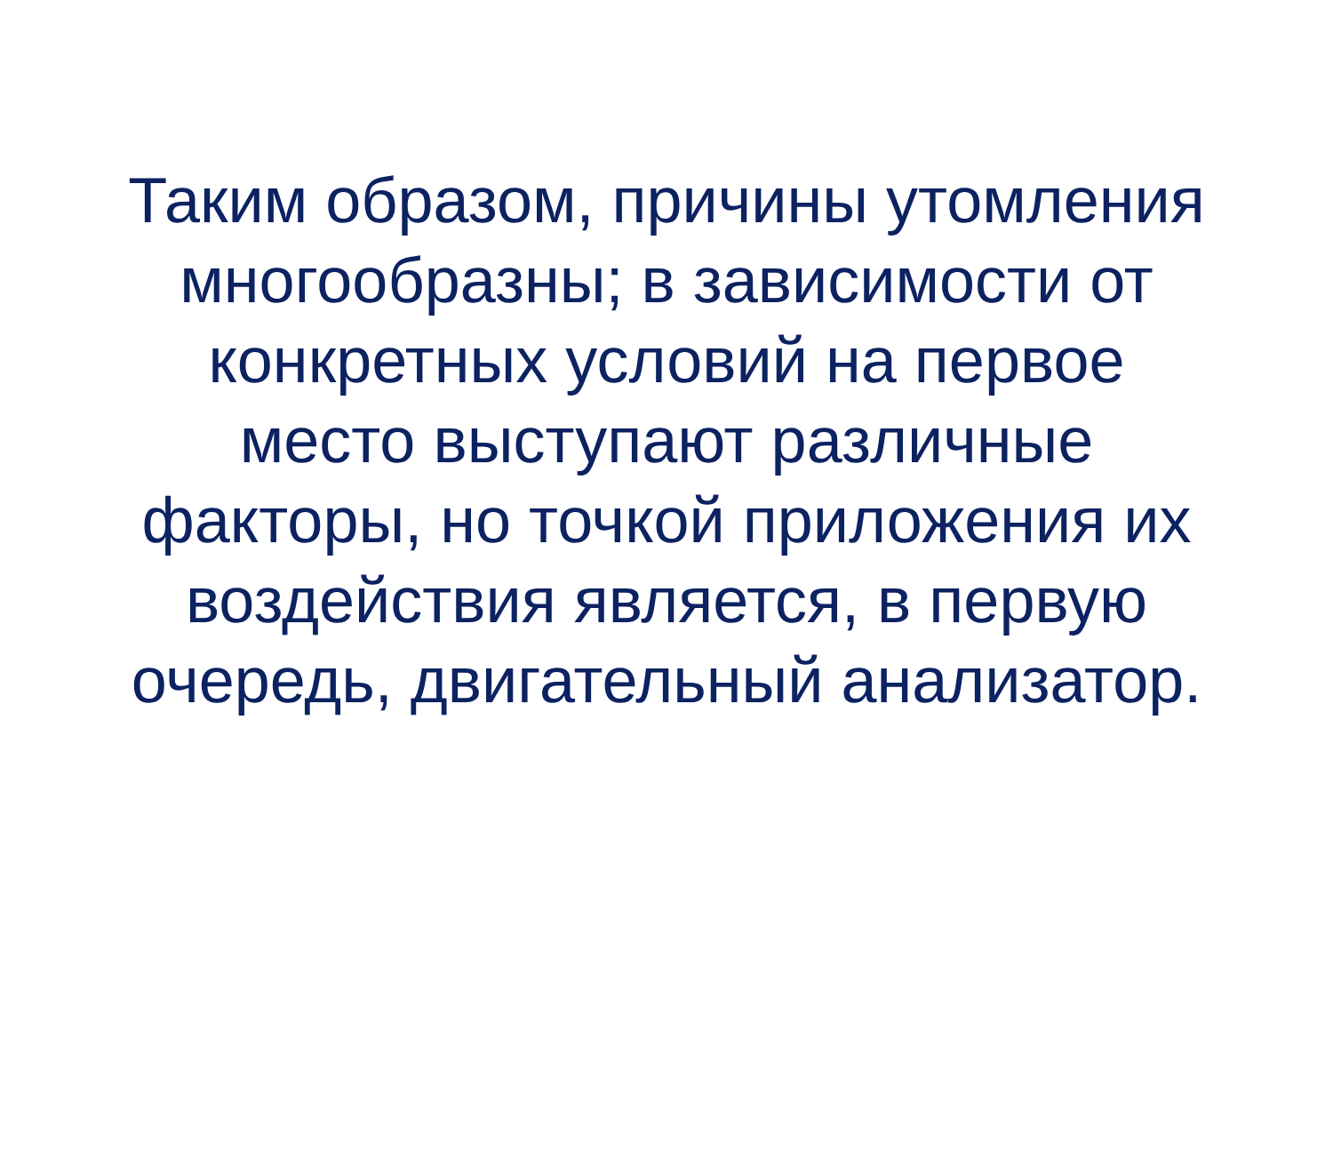Таким образом, причины утомления
многообразны; в зависимости от
конкретных условий на первое
место выступают различные
факторы, но точкой приложения их
воздействия является, в первую
очередь, двигательный анализатор.